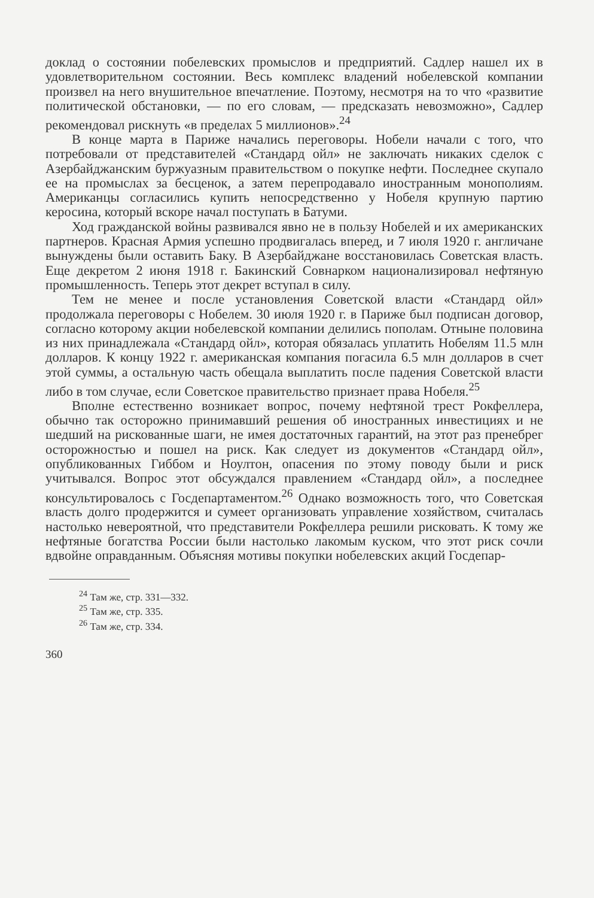доклад о состоянии побелевских промыслов и предприятий. Садлер нашел их в удовлетворительном состоянии. Весь комплекс владений нобелевской компании произвел на него внушительное впечатление. Поэтому, несмотря на то что «развитие политической обстановки, — по его словам, — предсказать невозможно», Садлер рекомендовал рискнуть «в пределах 5 миллионов».<sup>24</sup>
В конце марта в Париже начались переговоры. Нобели начали с того, что потребовали от представителей «Стандард ойл» не заключать никаких сделок с Азербайджанским буржуазным правительством о покупке нефти. Последнее скупало ее на промыслах за бесценок, а затем перепродавало иностранным монополиям. Американцы согласились купить непосредственно у Нобеля крупную партию керосина, который вскоре начал поступать в Батуми.
Ход гражданской войны развивался явно не в пользу Нобелей и их американских партнеров. Красная Армия успешно продвигалась вперед, и 7 июля 1920 г. англичане вынуждены были оставить Баку. В Азербайджане восстановилась Советская власть. Еще декретом 2 июня 1918 г. Бакинский Совнарком национализировал нефтяную промышленность. Теперь этот декрет вступал в силу.
Тем не менее и после установления Советской власти «Стандард ойл» продолжала переговоры с Нобелем. 30 июля 1920 г. в Париже был подписан договор, согласно которому акции нобелевской компании делились пополам. Отныне половина из них принадлежала «Стандард ойл», которая обязалась уплатить Нобелям 11.5 млн долларов. К концу 1922 г. американская компания погасила 6.5 млн долларов в счет этой суммы, а остальную часть обещала выплатить после падения Советской власти либо в том случае, если Советское правительство признает права Нобеля.<sup>25</sup>
Вполне естественно возникает вопрос, почему нефтяной трест Рокфеллера, обычно так осторожно принимавший решения об иностранных инвестициях и не шедший на рискованные шаги, не имея достаточных гарантий, на этот раз пренебрег осторожностью и пошел на риск. Как следует из документов «Стандард ойл», опубликованных Гиббом и Ноултон, опасения по этому поводу были и риск учитывался. Вопрос этот обсуждался правлением «Стандард ойл», а последнее консультировалось с Госдепартаментом.<sup>26</sup> Однако возможность того, что Советская власть долго продержится и сумеет организовать управление хозяйством, считалась настолько невероятной, что представители Рокфеллера решили рисковать. К тому же нефтяные богатства России были настолько лакомым куском, что этот риск сочли вдвойне оправданным. Объясняя мотивы покупки нобелевских акций Госдепар-
<sup>24</sup> Там же, стр. 331—332.
<sup>25</sup> Там же, стр. 335.
<sup>26</sup> Там же, стр. 334.
360